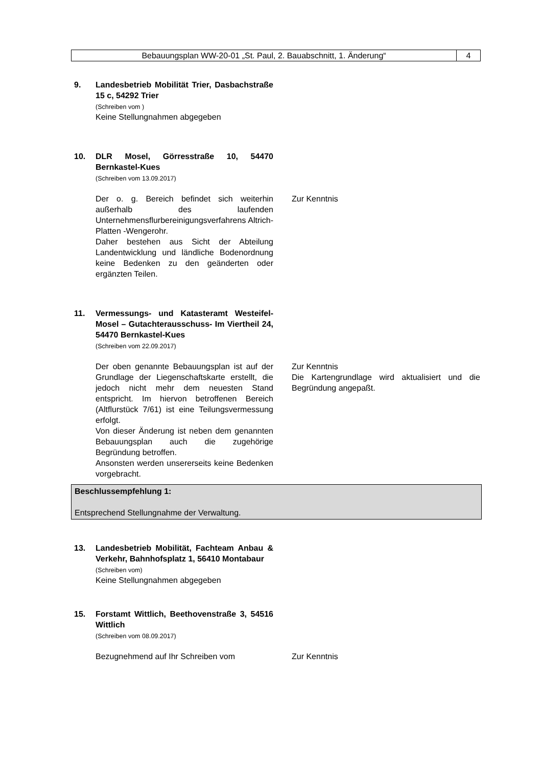Bebauungsplan WW-20-01 „St. Paul, 2. Bauabschnitt, 1. Änderung“
4
9. Landesbetrieb Mobilität Trier, Dasbachstraße 15 c, 54292 Trier
(Schreiben vom )
Keine Stellungnahmen abgegeben
10. DLR Mosel, Görresstraße 10, 54470 Bernkastel-Kues
(Schreiben vom 13.09.2017)
Der o. g. Bereich befindet sich weiterhin außerhalb des laufenden Unternehmensflurbereinigungsverfahrens Altrich-Platten -Wengerohr.
Daher bestehen aus Sicht der Abteilung Landentwicklung und ländliche Bodenordnung keine Bedenken zu den geänderten oder ergänzten Teilen.
Zur Kenntnis
11. Vermessungs- und Katasteramt Westeifel-Mosel – Gutachterausschuss- Im Viertheil 24, 54470 Bernkastel-Kues
(Schreiben vom 22.09.2017)
Der oben genannte Bebauungsplan ist auf der Grundlage der Liegenschaftskarte erstellt, die jedoch nicht mehr dem neuesten Stand entspricht. Im hiervon betroffenen Bereich (Altflurstück 7/61) ist eine Teilungsvermessung erfolgt.
Von dieser Änderung ist neben dem genannten Bebauungsplan auch die zugehörige Begründung betroffen.
Ansonsten werden unsererseits keine Bedenken vorgebracht.
Zur Kenntnis
Die Kartengrundlage wird aktualisiert und die Begründung angepaßt.
Beschlussempfehlung 1:
Entsprechend Stellungnahme der Verwaltung.
13. Landesbetrieb Mobilität, Fachteam Anbau & Verkehr, Bahnhofsplatz 1, 56410 Montabaur
(Schreiben vom)
Keine Stellungnahmen abgegeben
15. Forstamt Wittlich, Beethovenstraße 3, 54516 Wittlich
(Schreiben vom 08.09.2017)
Bezugnehmend auf Ihr Schreiben vom Zur Kenntnis